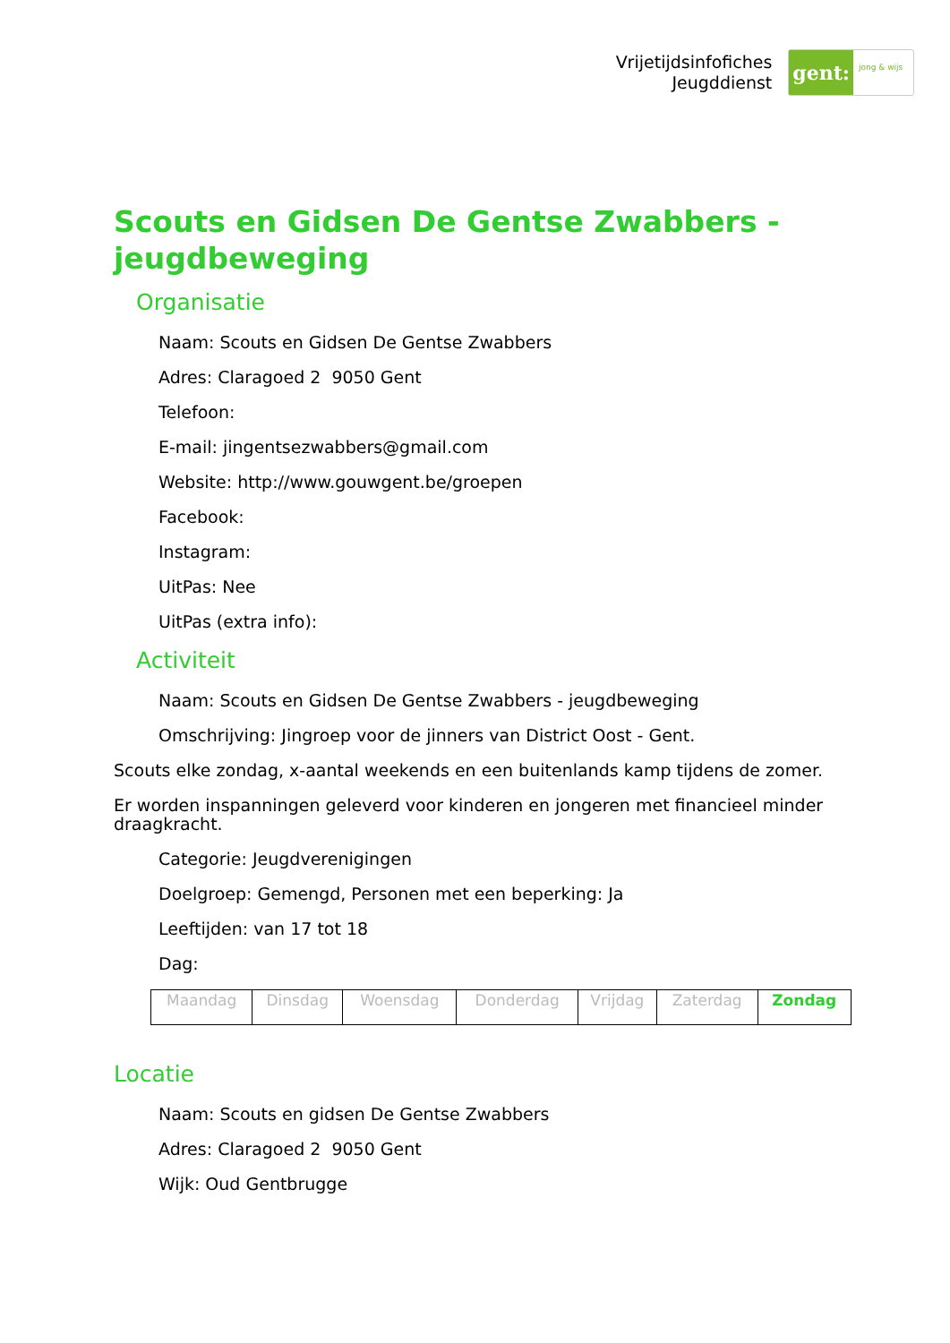Vrijetijdsinfofiches
Jeugddienst
gent:
jong & wijs
Scouts en Gidsen De Gentse Zwabbers - jeugdbeweging
Organisatie
Naam: Scouts en Gidsen De Gentse Zwabbers
Adres: Claragoed 2 9050 Gent
Telefoon:
E-mail: jingentsezwabbers@gmail.com
Website: http://www.gouwgent.be/groepen
Facebook:
Instagram:
UitPas: Nee
UitPas (extra info):
Activiteit
Naam: Scouts en Gidsen De Gentse Zwabbers - jeugdbeweging
Omschrijving: Jingroep voor de jinners van District Oost - Gent.
Scouts elke zondag, x-aantal weekends en een buitenlands kamp tijdens de zomer.
Er worden inspanningen geleverd voor kinderen en jongeren met financieel minder draagkracht.
Categorie: Jeugdverenigingen
Doelgroep: Gemengd, Personen met een beperking: Ja
Leeftijden: van 17 tot 18
Dag:
| Maandag | Dinsdag | Woensdag | Donderdag | Vrijdag | Zaterdag | Zondag |
Locatie
Naam: Scouts en gidsen De Gentse Zwabbers
Adres: Claragoed 2 9050 Gent
Wijk: Oud Gentbrugge